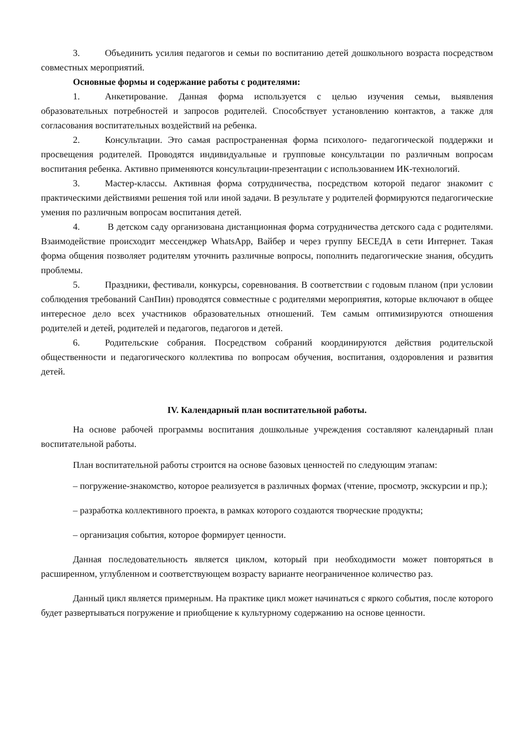3. Объединить усилия педагогов и семьи по воспитанию детей дошкольного возраста посредством совместных мероприятий.
Основные формы и содержание работы с родителями:
1. Анкетирование. Данная форма используется с целью изучения семьи, выявления образовательных потребностей и запросов родителей. Способствует установлению контактов, а также для согласования воспитательных воздействий на ребенка.
2. Консультации. Это самая распространенная форма психолого- педагогической поддержки и просвещения родителей. Проводятся индивидуальные и групповые консультации по различным вопросам воспитания ребенка. Активно применяются консультации-презентации с использованием ИК-технологий.
3. Мастер-классы. Активная форма сотрудничества, посредством которой педагог знакомит с практическими действиями решения той или иной задачи. В результате у родителей формируются педагогические умения по различным вопросам воспитания детей.
4. В детском саду организована дистанционная форма сотрудничества детского сада с родителями. Взаимодействие происходит мессенджер WhatsApp, Вайбер и через группу БЕСЕДА в сети Интернет. Такая форма общения позволяет родителям уточнить различные вопросы, пополнить педагогические знания, обсудить проблемы.
5. Праздники, фестивали, конкурсы, соревнования. В соответствии с годовым планом (при условии соблюдения требований СанПин) проводятся совместные с родителями мероприятия, которые включают в общее интересное дело всех участников образовательных отношений. Тем самым оптимизируются отношения родителей и детей, родителей и педагогов, педагогов и детей.
6. Родительские собрания. Посредством собраний координируются действия родительской общественности и педагогического коллектива по вопросам обучения, воспитания, оздоровления и развития детей.
IV. Календарный план воспитательной работы.
На основе рабочей программы воспитания дошкольные учреждения составляют календарный план воспитательной работы.
План воспитательной работы строится на основе базовых ценностей по следующим этапам:
– погружение-знакомство, которое реализуется в различных формах (чтение, просмотр, экскурсии и пр.);
– разработка коллективного проекта, в рамках которого создаются творческие продукты;
– организация события, которое формирует ценности.
Данная последовательность является циклом, который при необходимости может повторяться в расширенном, углубленном и соответствующем возрасту варианте неограниченное количество раз.
Данный цикл является примерным. На практике цикл может начинаться с яркого события, после которого будет развертываться погружение и приобщение к культурному содержанию на основе ценности.